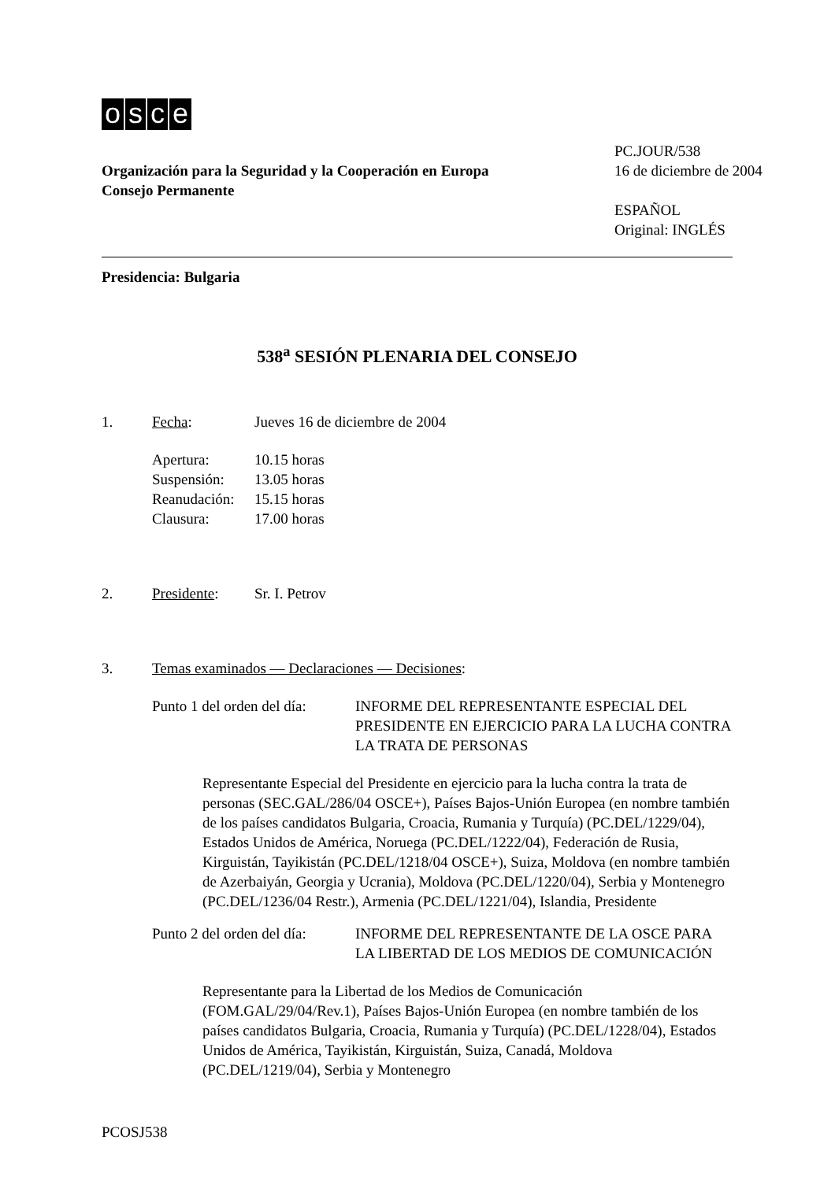osce
Organización para la Seguridad y la Cooperación en Europa
Consejo Permanente
PC.JOUR/538
16 de diciembre de 2004
ESPAÑOL
Original: INGLÉS
Presidencia: Bulgaria
538<sup>a</sup> SESIÓN PLENARIA DEL CONSEJO
1. Fecha: Jueves 16 de diciembre de 2004
Apertura: 10.15 horas
Suspensión: 13.05 horas
Reanudación: 15.15 horas
Clausura: 17.00 horas
2. Presidente: Sr. I. Petrov
3. Temas examinados — Declaraciones — Decisiones:
Punto 1 del orden del día: INFORME DEL REPRESENTANTE ESPECIAL DEL PRESIDENTE EN EJERCICIO PARA LA LUCHA CONTRA LA TRATA DE PERSONAS
Representante Especial del Presidente en ejercicio para la lucha contra la trata de personas (SEC.GAL/286/04 OSCE+), Países Bajos-Unión Europea (en nombre también de los países candidatos Bulgaria, Croacia, Rumania y Turquía) (PC.DEL/1229/04), Estados Unidos de América, Noruega (PC.DEL/1222/04), Federación de Rusia, Kirguistán, Tayikistán (PC.DEL/1218/04 OSCE+), Suiza, Moldova (en nombre también de Azerbaiyán, Georgia y Ucrania), Moldova (PC.DEL/1220/04), Serbia y Montenegro (PC.DEL/1236/04 Restr.), Armenia (PC.DEL/1221/04), Islandia, Presidente
Punto 2 del orden del día: INFORME DEL REPRESENTANTE DE LA OSCE PARA LA LIBERTAD DE LOS MEDIOS DE COMUNICACIÓN
Representante para la Libertad de los Medios de Comunicación (FOM.GAL/29/04/Rev.1), Países Bajos-Unión Europea (en nombre también de los países candidatos Bulgaria, Croacia, Rumania y Turquía) (PC.DEL/1228/04), Estados Unidos de América, Tayikistán, Kirguistán, Suiza, Canadá, Moldova (PC.DEL/1219/04), Serbia y Montenegro
PCOSJ538